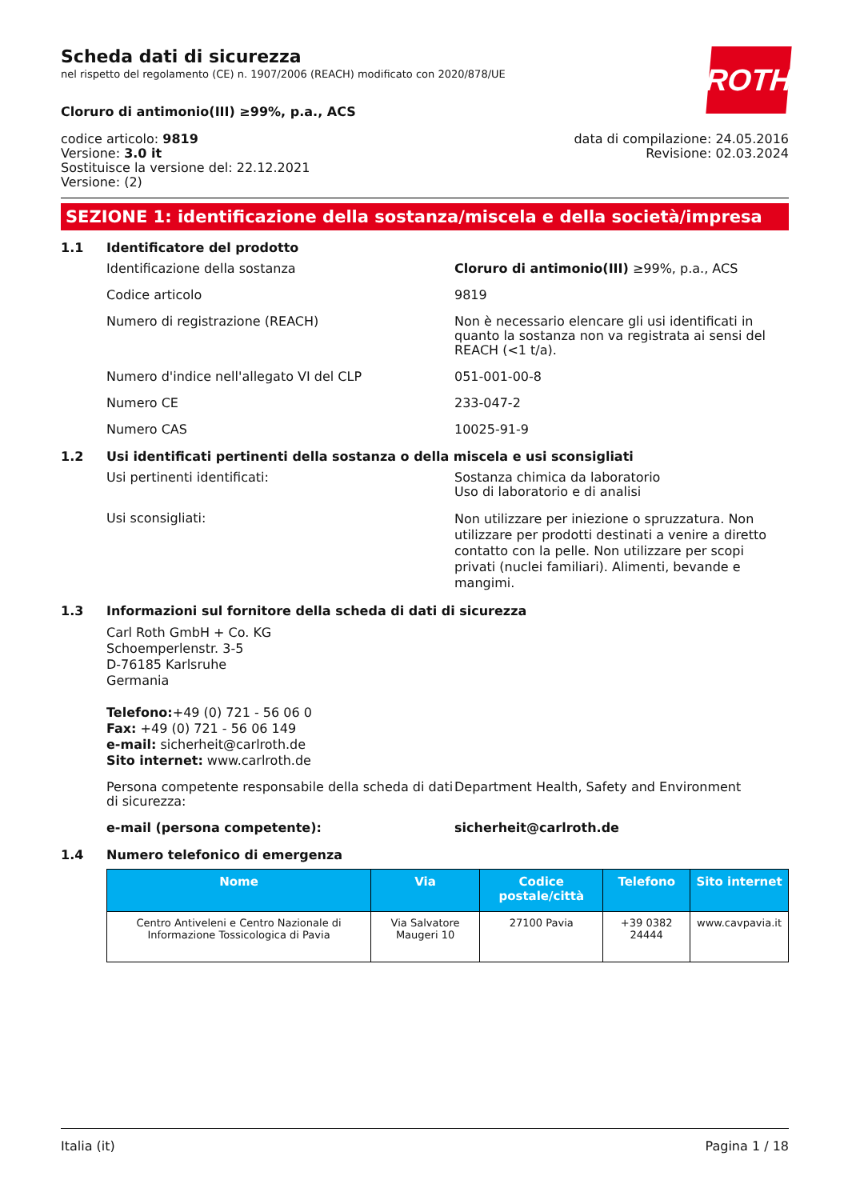ROTH
Scheda dati di sicurezza
nel rispetto del regolamento (CE) n. 1907/2006 (REACH) modificato con 2020/878/UE
Cloruro di antimonio(III) ≥99%, p.a., ACS
codice articolo: 9819
Versione: 3.0 it
Sostituisce la versione del: 22.12.2021
Versione: (2)
data di compilazione: 24.05.2016
Revisione: 02.03.2024
SEZIONE 1: identificazione della sostanza/miscela e della società/impresa
1.1 Identificatore del prodotto
Identificazione della sostanza Cloruro di antimonio(III) ≥99%, p.a., ACS
Codice articolo 9819
Numero di registrazione (REACH) Non è necessario elencare gli usi identificati in quanto la sostanza non va registrata ai sensi del REACH (<1 t/a).
Numero d'indice nell'allegato VI del CLP 051-001-00-8
Numero CE 233-047-2
Numero CAS 10025-91-9
1.2 Usi identificati pertinenti della sostanza o della miscela e usi sconsigliati
Usi pertinenti identificati: Sostanza chimica da laboratorio
Uso di laboratorio e di analisi
Usi sconsigliati:
Non utilizzare per iniezione o spruzzatura. Non utilizzare per prodotti destinati a venire a diretto contatto con la pelle. Non utilizzare per scopi privati (nuclei familiari). Alimenti, bevande e mangimi.
1.3 Informazioni sul fornitore della scheda di dati di sicurezza
Carl Roth GmbH + Co. KG
Schoemperlenstr. 3-5
D-76185 Karlsruhe
Germania
Telefono:+49 (0) 721 - 56 06 0
Fax: +49 (0) 721 - 56 06 149
e-mail: sicherheit@carlroth.de
Sito internet: www.carlroth.de
Persona competente responsabile della scheda di dati di sicurezza:
Department Health, Safety and Environment
e-mail (persona competente): sicherheit@carlroth.de
1.4 Numero telefonico di emergenza
| Nome | Via | Codice postale/città | Telefono | Sito internet |
| --- | --- | --- | --- | --- |
| Centro Antiveleni e Centro Nazionale di Informazione Tossicologica di Pavia | Via Salvatore Maugeri 10 | 27100 Pavia | +39 0382 24444 | www.cavpavia.it |
Italia (it) Pagina 1 / 18